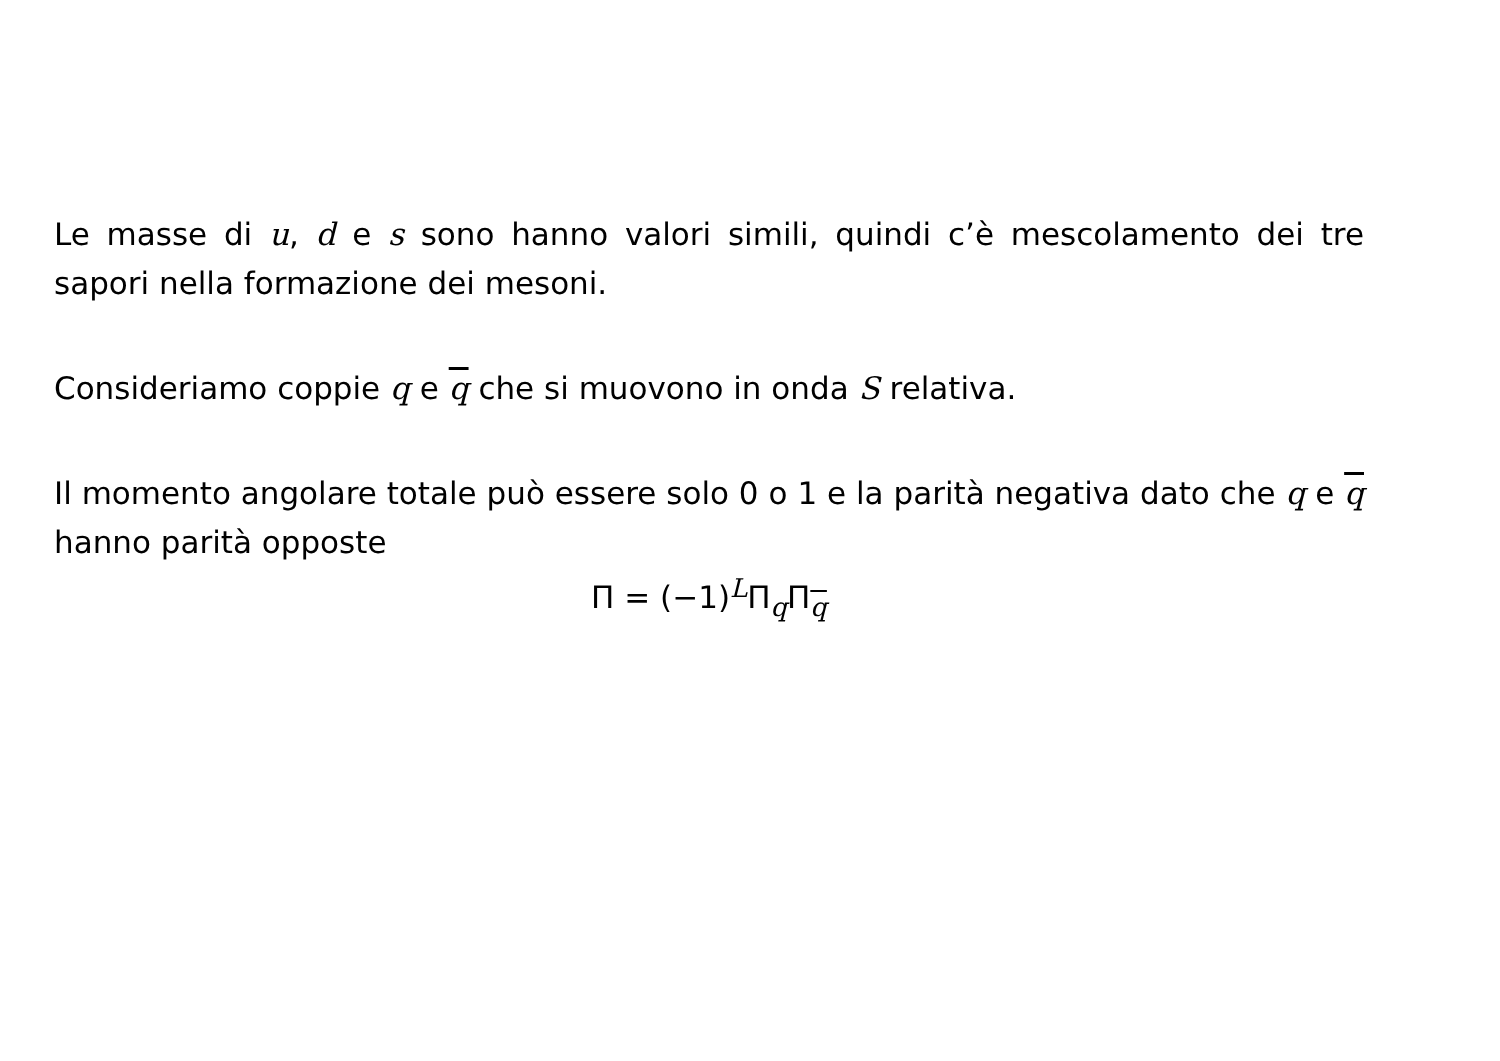Le masse di u, d e s sono hanno valori simili, quindi c’è mescolamento dei tre sapori nella formazione dei mesoni.
Consideriamo coppie q e q che si muovono in onda S relativa.
Il momento angolare totale può essere solo 0 o 1 e la parità negativa dato che q e q hanno parità opposte
Π = (−1)<sup>L</sup>Π<sub>q</sub>Π<sub>q</sub>